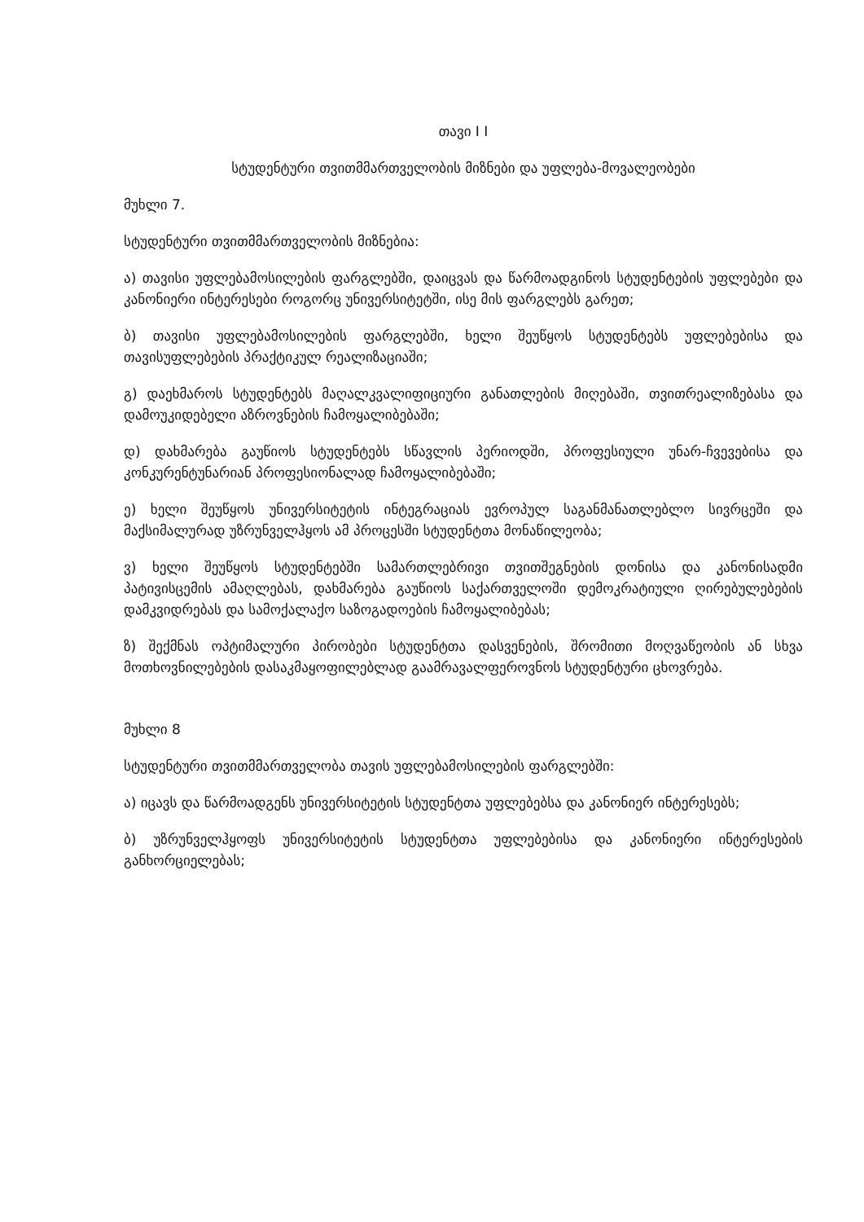თავი I I
სტუდენტური თვითმმართველობის მიზნები და უფლება-მოვალეობები
მუხლი 7.
სტუდენტური თვითმმართველობის მიზნებია:
ა) თავისი უფლებამოსილების ფარგლებში, დაიცვას და წარმოადგინოს სტუდენტების უფლებები და კანონიერი ინტერესები როგორც უნივერსიტეტში, ისე მის ფარგლებს გარეთ;
ბ) თავისი უფლებამოსილების ფარგლებში, ხელი შეუწყოს სტუდენტებს უფლებებისა და თავისუფლებების პრაქტიკულ რეალიზაციაში;
გ) დაეხმაროს სტუდენტებს მაღალკვალიფიციური განათლების მიღებაში, თვითრეალიზებასა და დამოუკიდებელი აზროვნების ჩამოყალიბებაში;
დ) დახმარება გაუწიოს სტუდენტებს სწავლის პერიოდში, პროფესიული უნარ-ჩვევებისა და კონკურენტუნარიან პროფესიონალად ჩამოყალიბებაში;
ე) ხელი შეუწყოს უნივერსიტეტის ინტეგრაციას ევროპულ საგანმანათლებლო სივრცეში და მაქსიმალურად უზრუნველჰყოს ამ პროცესში სტუდენტთა მონაწილეობა;
ვ) ხელი შეუწყოს სტუდენტებში სამართლებრივი თვითშეგნების დონისა და კანონისადმი პატივისცემის ამაღლებას, დახმარება გაუწიოს საქართველოში დემოკრატიული ღირებულებების დამკვიდრებას და სამოქალაქო საზოგადოების ჩამოყალიბებას;
ზ) შექმნას ოპტიმალური პირობები სტუდენტთა დასვენების, შრომითი მოღვაწეობის ან სხვა მოთხოვნილებების დასაკმაყოფილებლად გაამრავალფეროვნოს სტუდენტური ცხოვრება.
მუხლი 8
სტუდენტური თვითმმართველობა თავის უფლებამოსილების ფარგლებში:
ა) იცავს და წარმოადგენს უნივერსიტეტის სტუდენტთა უფლებებსა და კანონიერ ინტერესებს;
ბ) უზრუნველჰყოფს უნივერსიტეტის სტუდენტთა უფლებებისა და კანონიერი ინტერესების განხორციელებას;